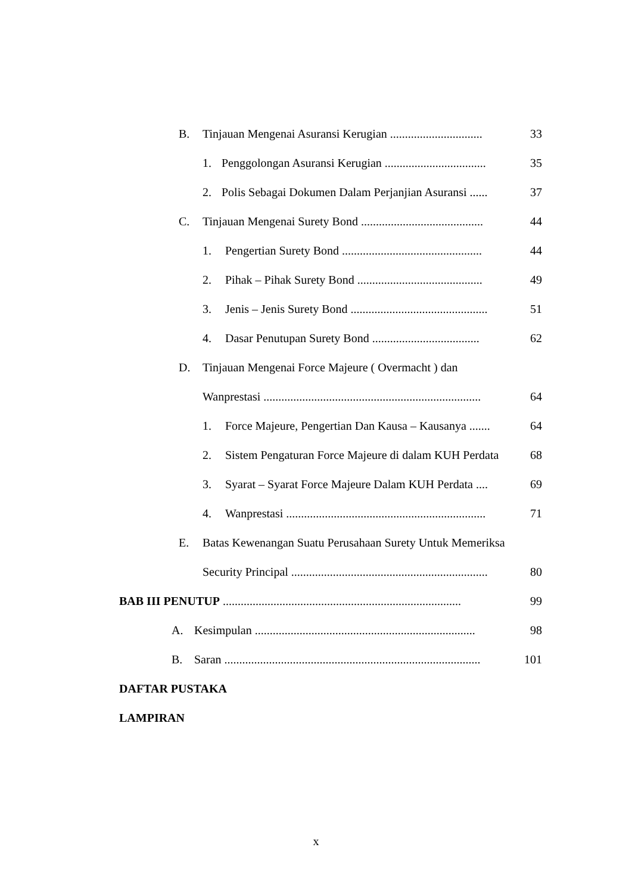B. Tinjauan Mengenai Asuransi Kerugian ............................... 33
1. Penggolongan Asuransi Kerugian .................................. 35
2. Polis Sebagai Dokumen Dalam Perjanjian Asuransi ...... 37
C. Tinjauan Mengenai Surety Bond ......................................... 44
1. Pengertian Surety Bond ............................................... 44
2. Pihak – Pihak Surety Bond .......................................... 49
3. Jenis – Jenis Surety Bond .............................................. 51
4. Dasar Penutupan Surety Bond .................................... 62
D. Tinjauan Mengenai Force Majeure ( Overmacht ) dan
Wanprestasi ......................................................................... 64
1. Force Majeure, Pengertian Dan Kausa – Kausanya ....... 64
2. Sistem Pengaturan Force Majeure di dalam KUH Perdata 68
3. Syarat – Syarat Force Majeure Dalam KUH Perdata .... 69
4. Wanprestasi ................................................................... 71
E. Batas Kewenangan Suatu Perusahaan Surety Untuk Memeriksa
Security Principal .................................................................. 80
BAB III PENUTUP ................................................................................ 99
A. Kesimpulan .......................................................................... 98
B. Saran ...................................................................................... 101
DAFTAR PUSTAKA
LAMPIRAN
x